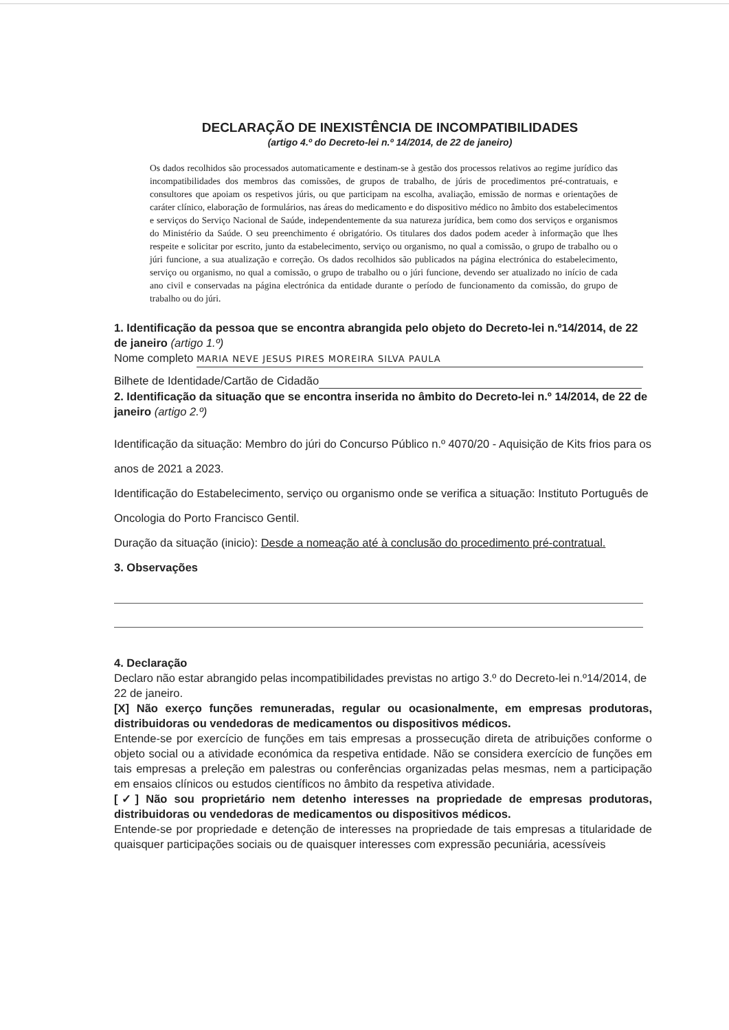DECLARAÇÃO DE INEXISTÊNCIA DE INCOMPATIBILIDADES
(artigo 4.º do Decreto-lei n.º 14/2014, de 22 de janeiro)
Os dados recolhidos são processados automaticamente e destinam-se à gestão dos processos relativos ao regime jurídico das incompatibilidades dos membros das comissões, de grupos de trabalho, de júris de procedimentos pré-contratuais, e consultores que apoiam os respetivos júris, ou que participam na escolha, avaliação, emissão de normas e orientações de caráter clínico, elaboração de formulários, nas áreas do medicamento e do dispositivo médico no âmbito dos estabelecimentos e serviços do Serviço Nacional de Saúde, independentemente da sua natureza jurídica, bem como dos serviços e organismos do Ministério da Saúde. O seu preenchimento é obrigatório. Os titulares dos dados podem aceder à informação que lhes respeite e solicitar por escrito, junto da estabelecimento, serviço ou organismo, no qual a comissão, o grupo de trabalho ou o júri funcione, a sua atualização e correção. Os dados recolhidos são publicados na página electrónica do estabelecimento, serviço ou organismo, no qual a comissão, o grupo de trabalho ou o júri funcione, devendo ser atualizado no início de cada ano civil e conservadas na página electrónica da entidade durante o período de funcionamento da comissão, do grupo de trabalho ou do júri.
1. Identificação da pessoa que se encontra abrangida pelo objeto do Decreto-lei n.º14/2014, de 22 de janeiro (artigo 1.º)
Nome completo MARIA NEVE JESUS PIRES MOREIRA SILVA PAULA
Bilhete de Identidade/Cartão de Cidadão
2. Identificação da situação que se encontra inserida no âmbito do Decreto-lei n.º 14/2014, de 22 de janeiro (artigo 2.º)
Identificação da situação: Membro do júri do Concurso Público n.º 4070/20 - Aquisição de Kits frios para os anos de 2021 a 2023.
Identificação do Estabelecimento, serviço ou organismo onde se verifica a situação: Instituto Português de Oncologia do Porto Francisco Gentil.
Duração da situação (inicio): Desde a nomeação até à conclusão do procedimento pré-contratual.
3. Observações
4. Declaração
Declaro não estar abrangido pelas incompatibilidades previstas no artigo 3.º do Decreto-lei n.º14/2014, de 22 de janeiro.
[X] Não exerço funções remuneradas, regular ou ocasionalmente, em empresas produtoras, distribuidoras ou vendedoras de medicamentos ou dispositivos médicos.
Entende-se por exercício de funções em tais empresas a prossecução direta de atribuições conforme o objeto social ou a atividade económica da respetiva entidade. Não se considera exercício de funções em tais empresas a preleção em palestras ou conferências organizadas pelas mesmas, nem a participação em ensaios clínicos ou estudos científicos no âmbito da respetiva atividade.
[✓] Não sou proprietário nem detenho interesses na propriedade de empresas produtoras, distribuidoras ou vendedoras de medicamentos ou dispositivos médicos.
Entende-se por propriedade e detenção de interesses na propriedade de tais empresas a titularidade de quaisquer participações sociais ou de quaisquer interesses com expressão pecuniária, acessíveis